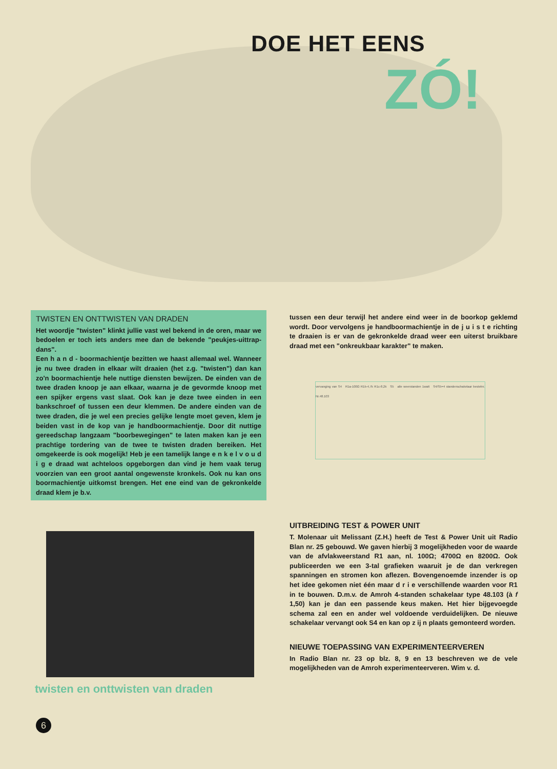DOE HET EENS
ZÓ!
TWISTEN EN ONTTWISTEN VAN DRADEN
Het woordje "twisten" klinkt jullie vast wel bekend in de oren, maar we bedoelen er toch iets anders mee dan de bekende "peukjes-uittrap-dans".
Een h a n d - boormachientje bezitten we haast allemaal wel. Wanneer je nu twee draden in elkaar wilt draaien (het z.g. "twisten") dan kan zo'n boormachientje hele nuttige diensten bewijzen. De einden van de twee draden knoop je aan elkaar, waarna je de gevormde knoop met een spijker ergens vast slaat. Ook kan je deze twee einden in een bankschroef of tussen een deur klemmen. De andere einden van de twee draden, die je wel een precies gelijke lengte moet geven, klem je beiden vast in de kop van je handboormachientje. Door dit nuttige gereedschap langzaam "boorbewegingen" te laten maken kan je een prachtige tordering van de twee te twisten draden bereiken. Het omgekeerde is ook mogelijk! Heb je een tamelijk lange e n k e l v o u d i g e draad wat achteloos opgeborgen dan vind je hem vaak terug voorzien van een groot aantal ongewenste kronkels. Ook nu kan ons boormachientje uitkomst brengen. Het ene eind van de gekronkelde draad klem je b.v.
twisten en onttwisten van draden
tussen een deur terwijl het andere eind weer in de boorkop geklemd wordt. Door vervolgens je handboormachientje in de j u i s t e richting te draaien is er van de gekronkelde draad weer een uiterst bruikbare draad met een "onkreukbaar karakter" te maken.
vervanging van S4 R1a-100Ω R1b-4,7k R1c-8,2k S5 alle weerstanden 1watt S4/S5=4 standenschakelaar bestelnr. Nr.48.103
UITBREIDING TEST & POWER UNIT
T. Molenaar uit Melissant (Z.H.) heeft de Test & Power Unit uit Radio Blan nr. 25 gebouwd. We gaven hierbij 3 mogelijkheden voor de waarde van de afvlakweerstand R1 aan, nl. 100Ω; 4700Ω en 8200Ω. Ook publiceerden we een 3-tal grafieken waaruit je de dan verkregen spanningen en stromen kon aflezen. Bovengenoemde inzender is op het idee gekomen niet één maar d r i e verschillende waarden voor R1 in te bouwen. D.m.v. de Amroh 4-standen schakelaar type 48.103 (à f 1,50) kan je dan een passende keus maken. Het hier bijgevoegde schema zal een en ander wel voldoende verduidelijken. De nieuwe schakelaar vervangt ook S4 en kan op z ij n plaats gemonteerd worden.
NIEUWE TOEPASSING VAN EXPERIMENTEERVEREN
In Radio Blan nr. 23 op blz. 8, 9 en 13 beschreven we de vele mogelijkheden van de Amroh experimenteerveren. Wim v. d.
6